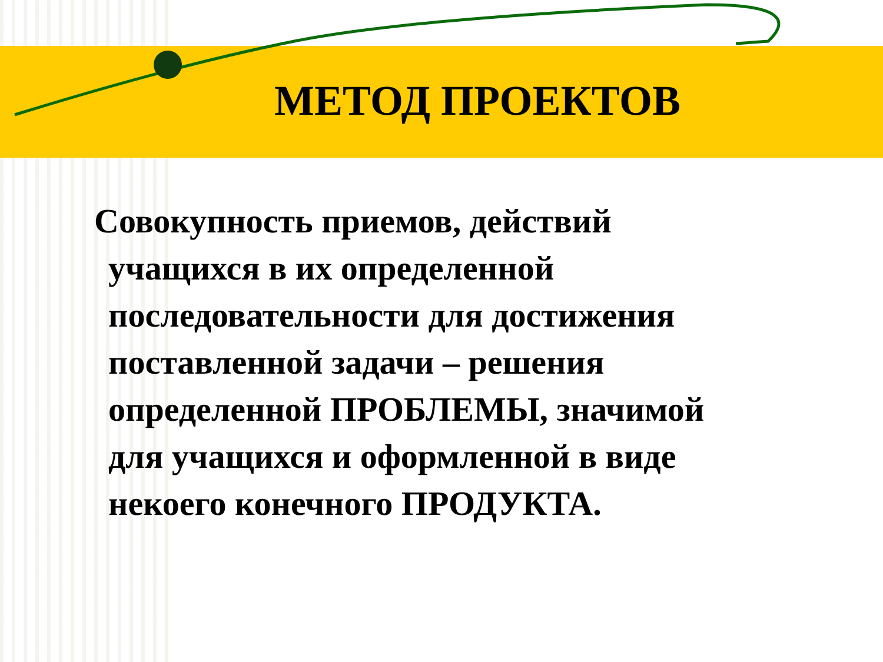МЕТОД ПРОЕКТОВ
Совокупность приемов, действий
учащихся в их определенной
последовательности для достижения
поставленной задачи – решения
определенной ПРОБЛЕМЫ, значимой
для учащихся и оформленной в виде
некоего конечного ПРОДУКТА.